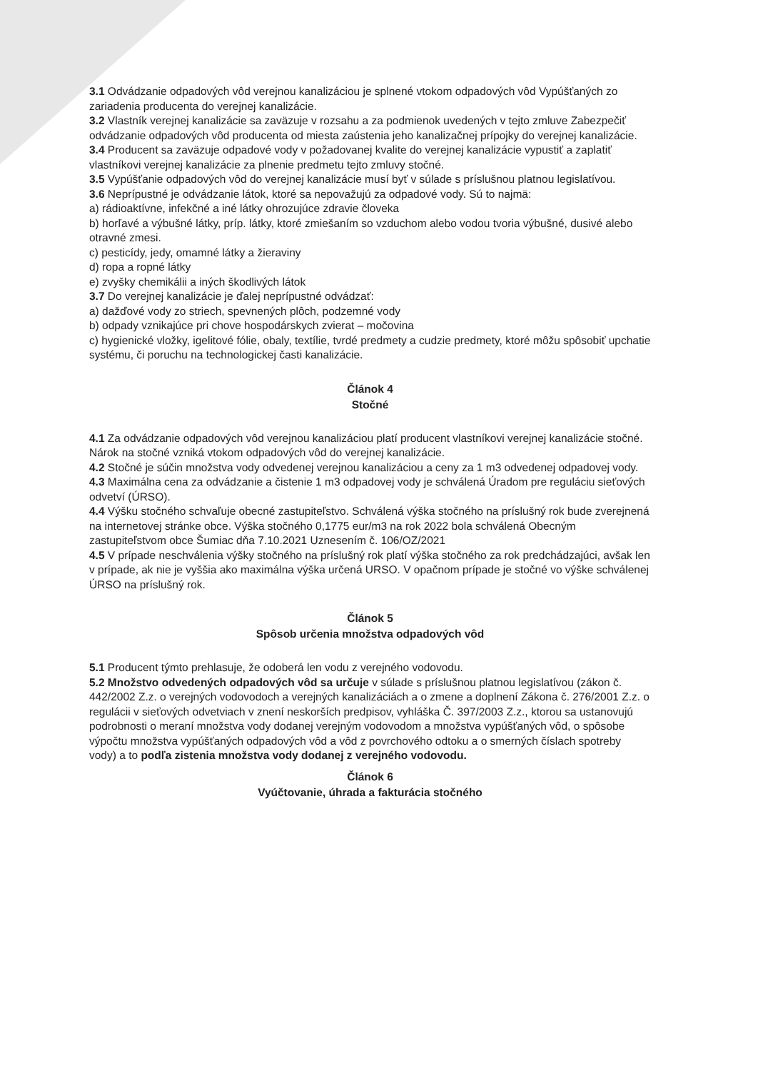3.1 Odvádzanie odpadových vôd verejnou kanalizáciou je splnené vtokom odpadových vôd Vypúšťaných zo zariadenia producenta do verejnej kanalizácie.
3.2 Vlastník verejnej kanalizácie sa zaväzuje v rozsahu a za podmienok uvedených v tejto zmluve Zabezpečiť odvádzanie odpadových vôd producenta od miesta zaústenia jeho kanalizačnej prípojky do verejnej kanalizácie.
3.4 Producent sa zaväzuje odpadové vody v požadovanej kvalite do verejnej kanalizácie vypustiť a zaplatiť vlastníkovi verejnej kanalizácie za plnenie predmetu tejto zmluvy stočné.
3.5 Vypúšťanie odpadových vôd do verejnej kanalizácie musí byť v súlade s príslušnou platnou legislatívou.
3.6 Neprípustné je odvádzanie látok, ktoré sa nepovažujú za odpadové vody. Sú to najmä:
a) rádioaktívne, infekčné a iné látky ohrozujúce zdravie človeka
b) horľavé a výbušné látky, príp. látky, ktoré zmiešaním so vzduchom alebo vodou tvoria výbušné, dusivé alebo otravné zmesi.
c) pesticídy, jedy, omamné látky a žieraviny
d) ropa a ropné látky
e) zvyšky chemikálii a iných škodlivých látok
3.7 Do verejnej kanalizácie je ďalej neprípustné odvádzať:
a) dažďové vody zo striech, spevnených plôch, podzemné vody
b) odpady vznikajúce pri chove hospodárskych zvierat – močovina
c) hygienické vložky, igelitové fólie, obaly, textílie, tvrdé predmety a cudzie predmety, ktoré môžu spôsobiť upchatie systému, či poruchu na technologickej časti kanalizácie.
Článok 4
Stočné
4.1 Za odvádzanie odpadových vôd verejnou kanalizáciou platí producent vlastníkovi verejnej kanalizácie stočné. Nárok na stočné vzniká vtokom odpadových vôd do verejnej kanalizácie.
4.2 Stočné je súčin množstva vody odvedenej verejnou kanalizáciou a ceny za 1 m3 odvedenej odpadovej vody.
4.3 Maximálna cena za odvádzanie a čistenie 1 m3 odpadovej vody je schválená Úradom pre reguláciu sieťových odvetví (ÚRSO).
4.4 Výšku stočného schvaľuje obecné zastupiteľstvo. Schválená výška stočného na príslušný rok bude zverejnená na internetovej stránke obce. Výška stočného 0,1775 eur/m3 na rok 2022 bola schválená Obecným zastupiteľstvom obce Šumiac dňa 7.10.2021 Uznesením č. 106/OZ/2021
4.5 V prípade neschválenia výšky stočného na príslušný rok platí výška stočného za rok predchádzajúci, avšak len v prípade, ak nie je vyššia ako maximálna výška určená URSO. V opačnom prípade je stočné vo výške schválenej ÚRSO na príslušný rok.
Článok 5
Spôsob určenia množstva odpadových vôd
5.1 Producent týmto prehlasuje, že odoberá len vodu z verejného vodovodu.
5.2 Množstvo odvedených odpadových vôd sa určuje v súlade s príslušnou platnou legislatívou (zákon č. 442/2002 Z.z. o verejných vodovodoch a verejných kanalizáciách a o zmene a doplnení Zákona č. 276/2001 Z.z. o regulácii v sieťových odvetviach v znení neskorších predpisov, vyhláška Č. 397/2003 Z.z., ktorou sa ustanovujú podrobnosti o meraní množstva vody dodanej verejným vodovodom a množstva vypúšťaných vôd, o spôsobe výpočtu množstva vypúšťaných odpadových vôd a vôd z povrchového odtoku a o smerných číslach spotreby vody) a to podľa zistenia množstva vody dodanej z verejného vodovodu.
Článok 6
Vyúčtovanie, úhrada a fakturácia stočného